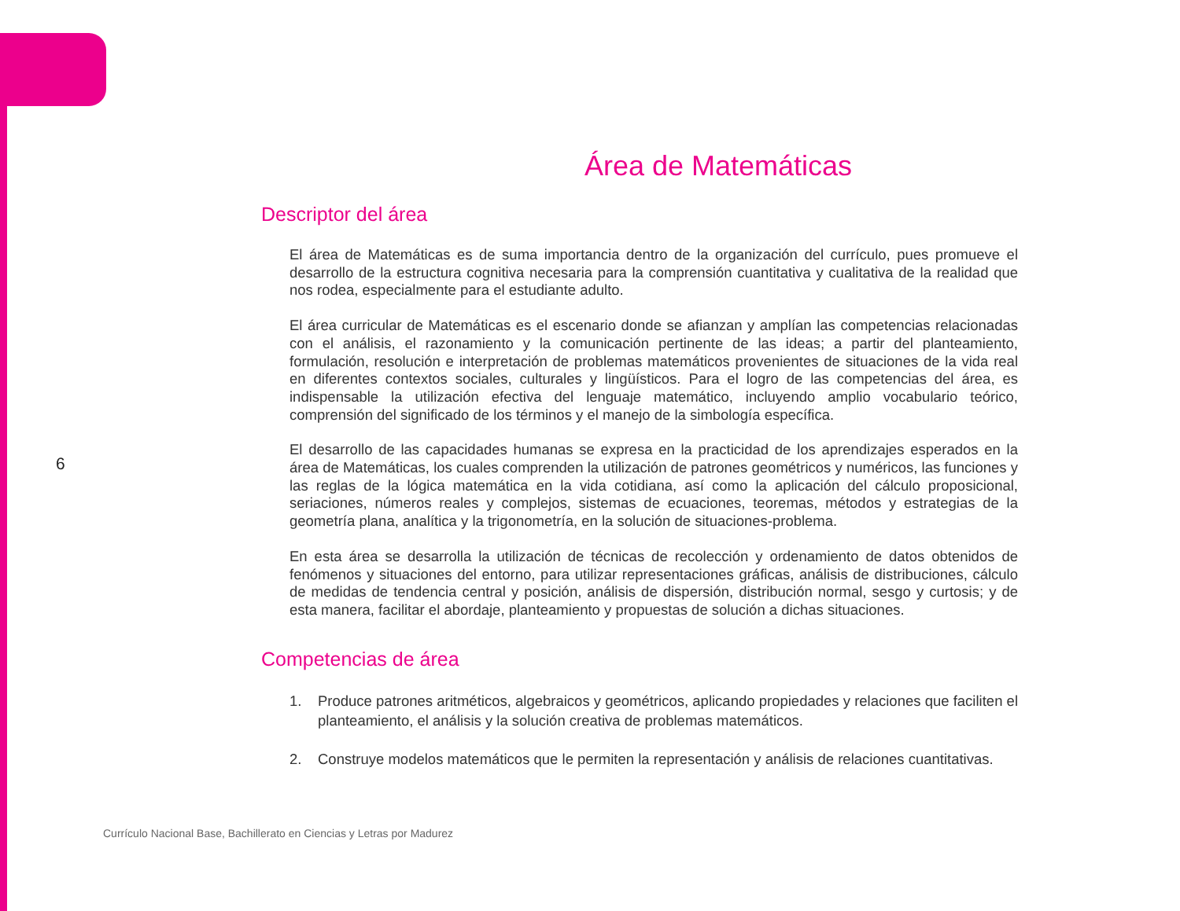6
Área de Matemáticas
Descriptor del área
El área de Matemáticas es de suma importancia dentro de la organización del currículo, pues promueve el desarrollo de la estructura cognitiva necesaria para la comprensión cuantitativa y cualitativa de la realidad que nos rodea, especialmente para el estudiante adulto.
El área curricular de Matemáticas es el escenario donde se afianzan y amplían las competencias relacionadas con el análisis, el razonamiento y la comunicación pertinente de las ideas; a partir del planteamiento, formulación, resolución e interpretación de problemas matemáticos provenientes de situaciones de la vida real en diferentes contextos sociales, culturales y lingüísticos. Para el logro de las competencias del área, es indispensable la utilización efectiva del lenguaje matemático, incluyendo amplio vocabulario teórico, comprensión del significado de los términos y el manejo de la simbología específica.
El desarrollo de las capacidades humanas se expresa en la practicidad de los aprendizajes esperados en la área de Matemáticas, los cuales comprenden la utilización de patrones geométricos y numéricos, las funciones y las reglas de la lógica matemática en la vida cotidiana, así como la aplicación del cálculo proposicional, seriaciones, números reales y complejos, sistemas de ecuaciones, teoremas, métodos y estrategias de la geometría plana, analítica y la trigonometría, en la solución de situaciones-problema.
En esta área se desarrolla la utilización de técnicas de recolección y ordenamiento de datos obtenidos de fenómenos y situaciones del entorno, para utilizar representaciones gráficas, análisis de distribuciones, cálculo de medidas de tendencia central y posición, análisis de dispersión, distribución normal, sesgo y curtosis; y de esta manera, facilitar el abordaje, planteamiento y propuestas de solución a dichas situaciones.
Competencias de área
1. Produce patrones aritméticos, algebraicos y geométricos, aplicando propiedades y relaciones que faciliten el planteamiento, el análisis y la solución creativa de problemas matemáticos.
2. Construye modelos matemáticos que le permiten la representación y análisis de relaciones cuantitativas.
Currículo Nacional Base, Bachillerato en Ciencias y Letras por Madurez